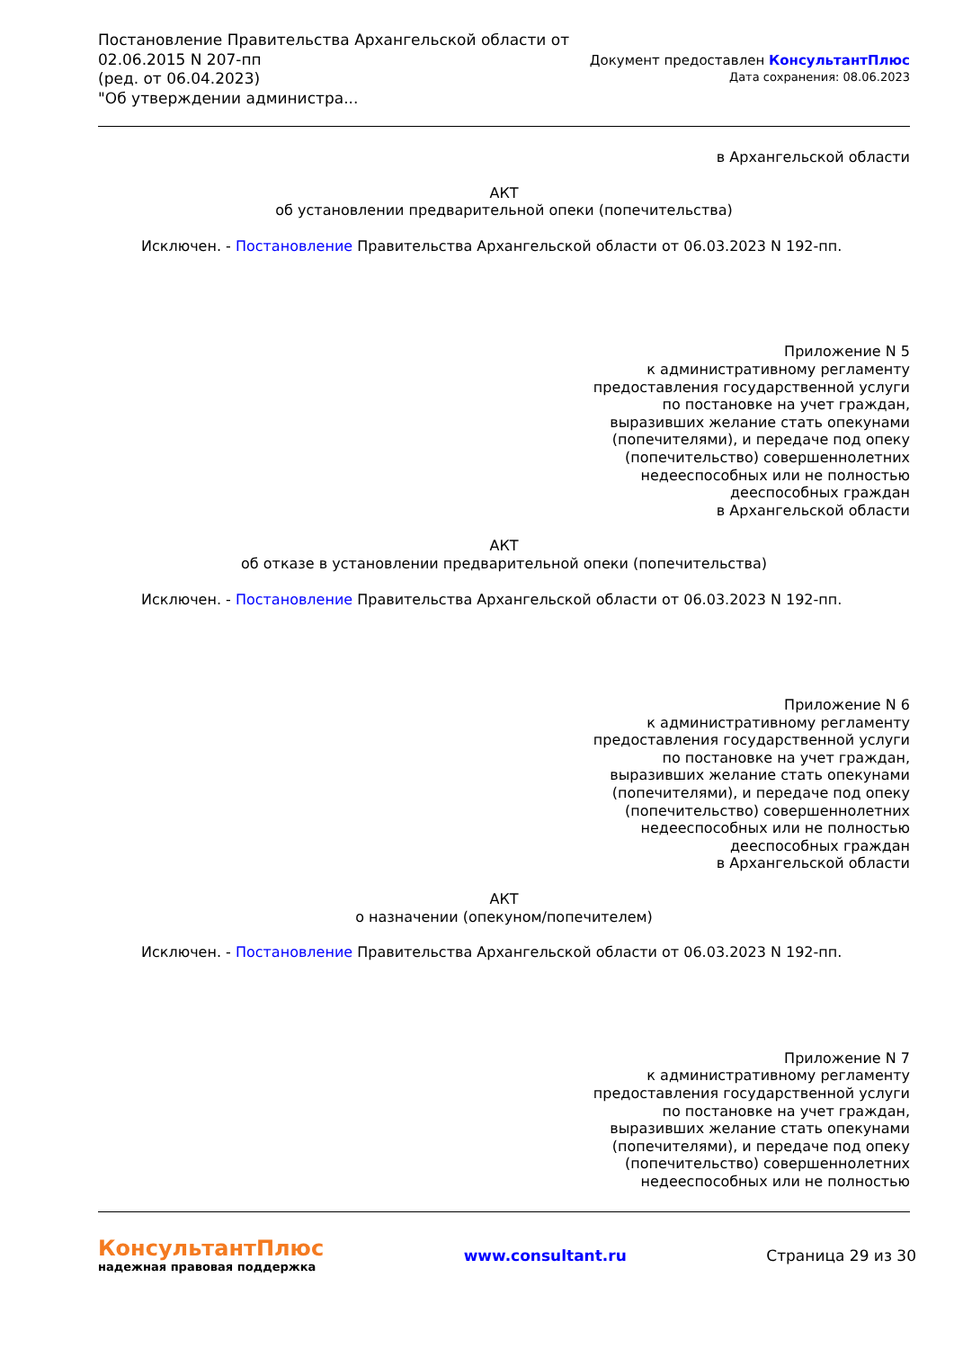Постановление Правительства Архангельской области от
02.06.2015 N 207-пп
(ред. от 06.04.2023)
"Об утверждении администра...
Документ предоставлен КонсультантПлюс
Дата сохранения: 08.06.2023
в Архангельской области
АКТ
об установлении предварительной опеки (попечительства)
Исключен. - Постановление Правительства Архангельской области от 06.03.2023 N 192-пп.
Приложение N 5
к административному регламенту
предоставления государственной услуги
по постановке на учет граждан,
выразивших желание стать опекунами
(попечителями), и передаче под опеку
(попечительство) совершеннолетних
недееспособных или не полностью
дееспособных граждан
в Архангельской области
АКТ
об отказе в установлении предварительной опеки (попечительства)
Исключен. - Постановление Правительства Архангельской области от 06.03.2023 N 192-пп.
Приложение N 6
к административному регламенту
предоставления государственной услуги
по постановке на учет граждан,
выразивших желание стать опекунами
(попечителями), и передаче под опеку
(попечительство) совершеннолетних
недееспособных или не полностью
дееспособных граждан
в Архангельской области
АКТ
о назначении (опекуном/попечителем)
Исключен. - Постановление Правительства Архангельской области от 06.03.2023 N 192-пп.
Приложение N 7
к административному регламенту
предоставления государственной услуги
по постановке на учет граждан,
выразивших желание стать опекунами
(попечителями), и передаче под опеку
(попечительство) совершеннолетних
недееспособных или не полностью
КонсультантПлюс
надежная правовая поддержка
www.consultant.ru Страница 29 из 30